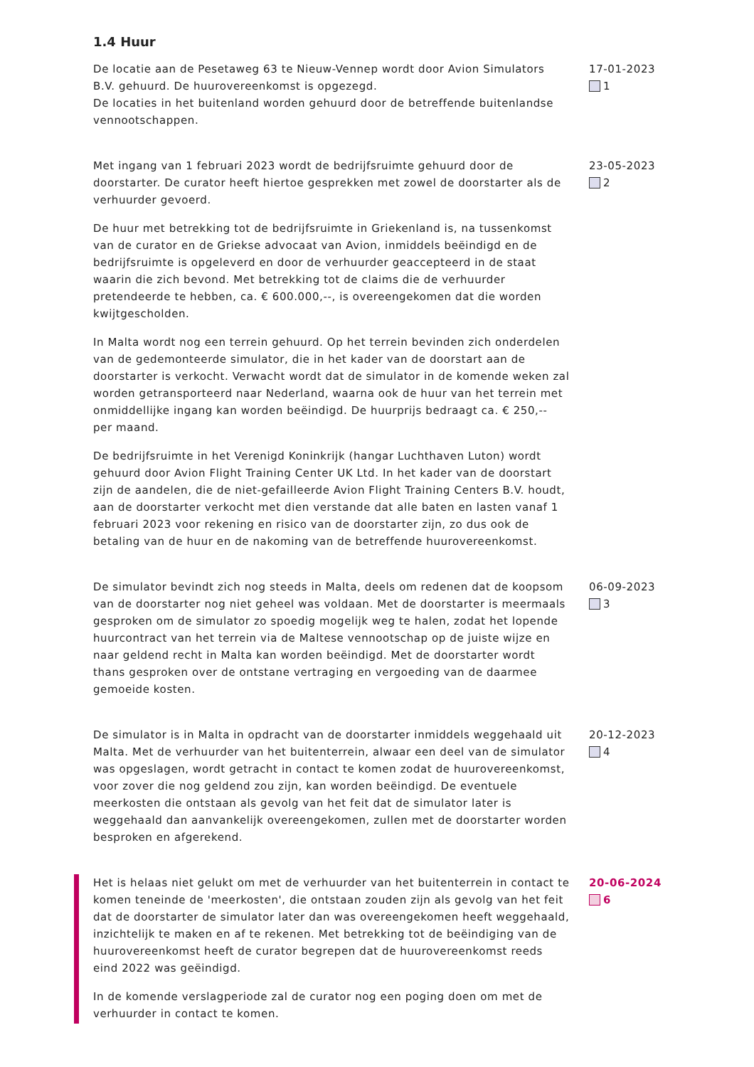1.4 Huur
De locatie aan de Pesetaweg 63 te Nieuw-Vennep wordt door Avion Simulators B.V. gehuurd. De huurovereenkomst is opgezegd.
De locaties in het buitenland worden gehuurd door de betreffende buitenlandse vennootschappen.
17-01-2023
1
Met ingang van 1 februari 2023 wordt de bedrijfsruimte gehuurd door de doorstarter. De curator heeft hiertoe gesprekken met zowel de doorstarter als de verhuurder gevoerd.
De huur met betrekking tot de bedrijfsruimte in Griekenland is, na tussenkomst van de curator en de Griekse advocaat van Avion, inmiddels beëindigd en de bedrijfsruimte is opgeleverd en door de verhuurder geaccepteerd in de staat waarin die zich bevond. Met betrekking tot de claims die de verhuurder pretendeerde te hebben, ca. € 600.000,--, is overeengekomen dat die worden kwijtgescholden.
In Malta wordt nog een terrein gehuurd. Op het terrein bevinden zich onderdelen van de gedemonteerde simulator, die in het kader van de doorstart aan de doorstarter is verkocht. Verwacht wordt dat de simulator in de komende weken zal worden getransporteerd naar Nederland, waarna ook de huur van het terrein met onmiddellijke ingang kan worden beëindigd. De huurprijs bedraagt ca. € 250,-- per maand.
De bedrijfsruimte in het Verenigd Koninkrijk (hangar Luchthaven Luton) wordt gehuurd door Avion Flight Training Center UK Ltd. In het kader van de doorstart zijn de aandelen, die de niet-gefailleerde Avion Flight Training Centers B.V. houdt, aan de doorstarter verkocht met dien verstande dat alle baten en lasten vanaf 1 februari 2023 voor rekening en risico van de doorstarter zijn, zo dus ook de betaling van de huur en de nakoming van de betreffende huurovereenkomst.
23-05-2023
2
De simulator bevindt zich nog steeds in Malta, deels om redenen dat de koopsom van de doorstarter nog niet geheel was voldaan. Met de doorstarter is meermaals gesproken om de simulator zo spoedig mogelijk weg te halen, zodat het lopende huurcontract van het terrein via de Maltese vennootschap op de juiste wijze en naar geldend recht in Malta kan worden beëindigd. Met de doorstarter wordt thans gesproken over de ontstane vertraging en vergoeding van de daarmee gemoeide kosten.
06-09-2023
3
De simulator is in Malta in opdracht van de doorstarter inmiddels weggehaald uit Malta. Met de verhuurder van het buitenterrein, alwaar een deel van de simulator was opgeslagen, wordt getracht in contact te komen zodat de huurovereenkomst, voor zover die nog geldend zou zijn, kan worden beëindigd. De eventuele meerkosten die ontstaan als gevolg van het feit dat de simulator later is weggehaald dan aanvankelijk overeengekomen, zullen met de doorstarter worden besproken en afgerekend.
20-12-2023
4
Het is helaas niet gelukt om met de verhuurder van het buitenterrein in contact te komen teneinde de 'meerkosten', die ontstaan zouden zijn als gevolg van het feit dat de doorstarter de simulator later dan was overeengekomen heeft weggehaald, inzichtelijk te maken en af te rekenen. Met betrekking tot de beëindiging van de huurovereenkomst heeft de curator begrepen dat de huurovereenkomst reeds eind 2022 was geëindigd.
In de komende verslagperiode zal de curator nog een poging doen om met de verhuurder in contact te komen.
20-06-2024
6